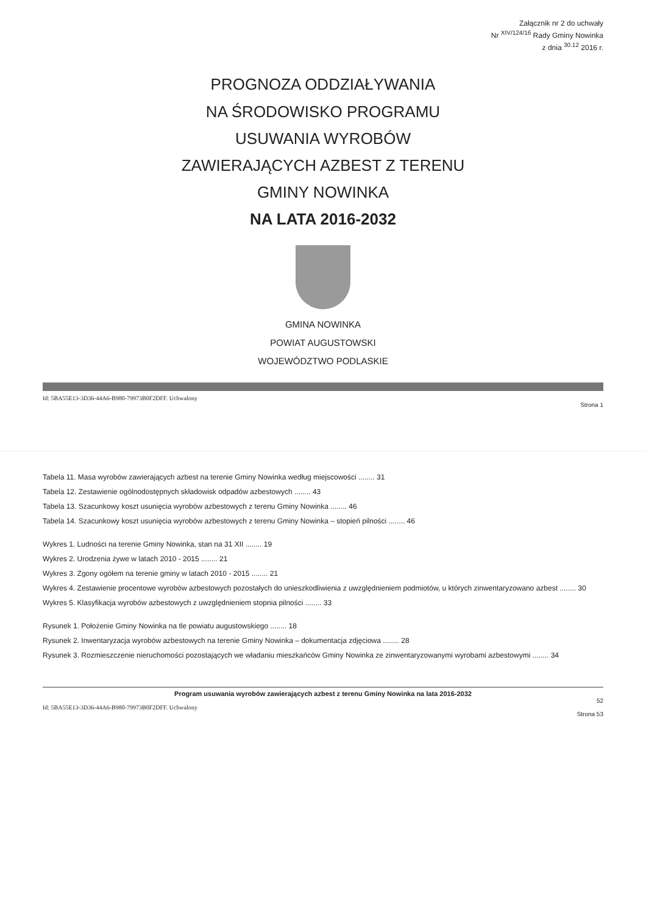Załącznik nr 2 do uchwały
Nr <sup>XIV/124/16</sup> Rady Gminy Nowinka
z dnia <sup>30.12</sup> 2016 r.
PROGNOZA ODDZIAŁYWANIA
NA ŚRODOWISKO PROGRAMU
USUWANIA WYROBÓW
ZAWIERAJĄCYCH AZBEST Z TERENU
GMINY NOWINKA
NA LATA 2016-2032
GMINA NOWINKA
POWIAT AUGUSTOWSKI
WOJEWÓDZTWO PODLASKIE
Id: 5BA55E13-3D36-44A6-B980-79973B0F2DFF. Uchwalony
Strona 1
Tabela 11. Masa wyrobów zawierających azbest na terenie Gminy Nowinka według miejscowości ........ 31
Tabela 12. Zestawienie ogólnodostępnych składowisk odpadów azbestowych ........ 43
Tabela 13. Szacunkowy koszt usunięcia wyrobów azbestowych z terenu Gminy Nowinka ........ 46
Tabela 14. Szacunkowy koszt usunięcia wyrobów azbestowych z terenu Gminy Nowinka – stopień pilności ........ 46
Wykres 1. Ludności na terenie Gminy Nowinka, stan na 31 XII ........ 19
Wykres 2. Urodzenia żywe w latach 2010 - 2015 ........ 21
Wykres 3. Zgony ogółem na terenie gminy w latach 2010 - 2015 ........ 21
Wykres 4. Zestawienie procentowe wyrobów azbestowych pozostałych do unieszkodliwienia z uwzględnieniem podmiotów, u których zinwentaryzowano azbest ........ 30
Wykres 5. Klasyfikacja wyrobów azbestowych z uwzględnieniem stopnia pilności ........ 33
Rysunek 1. Położenie Gminy Nowinka na tle powiatu augustowskiego ........ 18
Rysunek 2. Inwentaryzacja wyrobów azbestowych na terenie Gminy Nowinka – dokumentacja zdjęciowa ........ 28
Rysunek 3. Rozmieszczenie nieruchomości pozostających we władaniu mieszkańców Gminy Nowinka ze zinwentaryzowanymi wyrobami azbestowymi ........ 34
Program usuwania wyrobów zawierających azbest z terenu Gminy Nowinka na lata 2016-2032
52
Id: 5BA55E13-3D36-44A6-B980-79973B0F2DFF. Uchwalony
Strona 53